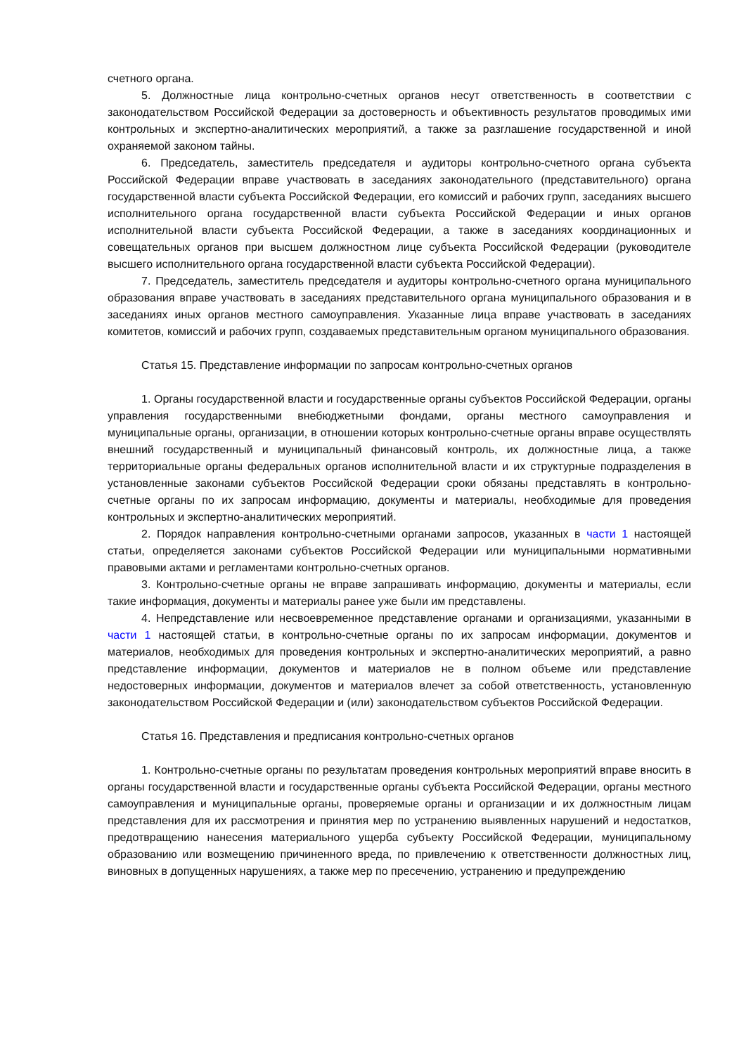счетного органа.
5. Должностные лица контрольно-счетных органов несут ответственность в соответствии с законодательством Российской Федерации за достоверность и объективность результатов проводимых ими контрольных и экспертно-аналитических мероприятий, а также за разглашение государственной и иной охраняемой законом тайны.
6. Председатель, заместитель председателя и аудиторы контрольно-счетного органа субъекта Российской Федерации вправе участвовать в заседаниях законодательного (представительного) органа государственной власти субъекта Российской Федерации, его комиссий и рабочих групп, заседаниях высшего исполнительного органа государственной власти субъекта Российской Федерации и иных органов исполнительной власти субъекта Российской Федерации, а также в заседаниях координационных и совещательных органов при высшем должностном лице субъекта Российской Федерации (руководителе высшего исполнительного органа государственной власти субъекта Российской Федерации).
7. Председатель, заместитель председателя и аудиторы контрольно-счетного органа муниципального образования вправе участвовать в заседаниях представительного органа муниципального образования и в заседаниях иных органов местного самоуправления. Указанные лица вправе участвовать в заседаниях комитетов, комиссий и рабочих групп, создаваемых представительным органом муниципального образования.
Статья 15. Представление информации по запросам контрольно-счетных органов
1. Органы государственной власти и государственные органы субъектов Российской Федерации, органы управления государственными внебюджетными фондами, органы местного самоуправления и муниципальные органы, организации, в отношении которых контрольно-счетные органы вправе осуществлять внешний государственный и муниципальный финансовый контроль, их должностные лица, а также территориальные органы федеральных органов исполнительной власти и их структурные подразделения в установленные законами субъектов Российской Федерации сроки обязаны представлять в контрольно-счетные органы по их запросам информацию, документы и материалы, необходимые для проведения контрольных и экспертно-аналитических мероприятий.
2. Порядок направления контрольно-счетными органами запросов, указанных в части 1 настоящей статьи, определяется законами субъектов Российской Федерации или муниципальными нормативными правовыми актами и регламентами контрольно-счетных органов.
3. Контрольно-счетные органы не вправе запрашивать информацию, документы и материалы, если такие информация, документы и материалы ранее уже были им представлены.
4. Непредставление или несвоевременное представление органами и организациями, указанными в части 1 настоящей статьи, в контрольно-счетные органы по их запросам информации, документов и материалов, необходимых для проведения контрольных и экспертно-аналитических мероприятий, а равно представление информации, документов и материалов не в полном объеме или представление недостоверных информации, документов и материалов влечет за собой ответственность, установленную законодательством Российской Федерации и (или) законодательством субъектов Российской Федерации.
Статья 16. Представления и предписания контрольно-счетных органов
1. Контрольно-счетные органы по результатам проведения контрольных мероприятий вправе вносить в органы государственной власти и государственные органы субъекта Российской Федерации, органы местного самоуправления и муниципальные органы, проверяемые органы и организации и их должностным лицам представления для их рассмотрения и принятия мер по устранению выявленных нарушений и недостатков, предотвращению нанесения материального ущерба субъекту Российской Федерации, муниципальному образованию или возмещению причиненного вреда, по привлечению к ответственности должностных лиц, виновных в допущенных нарушениях, а также мер по пресечению, устранению и предупреждению